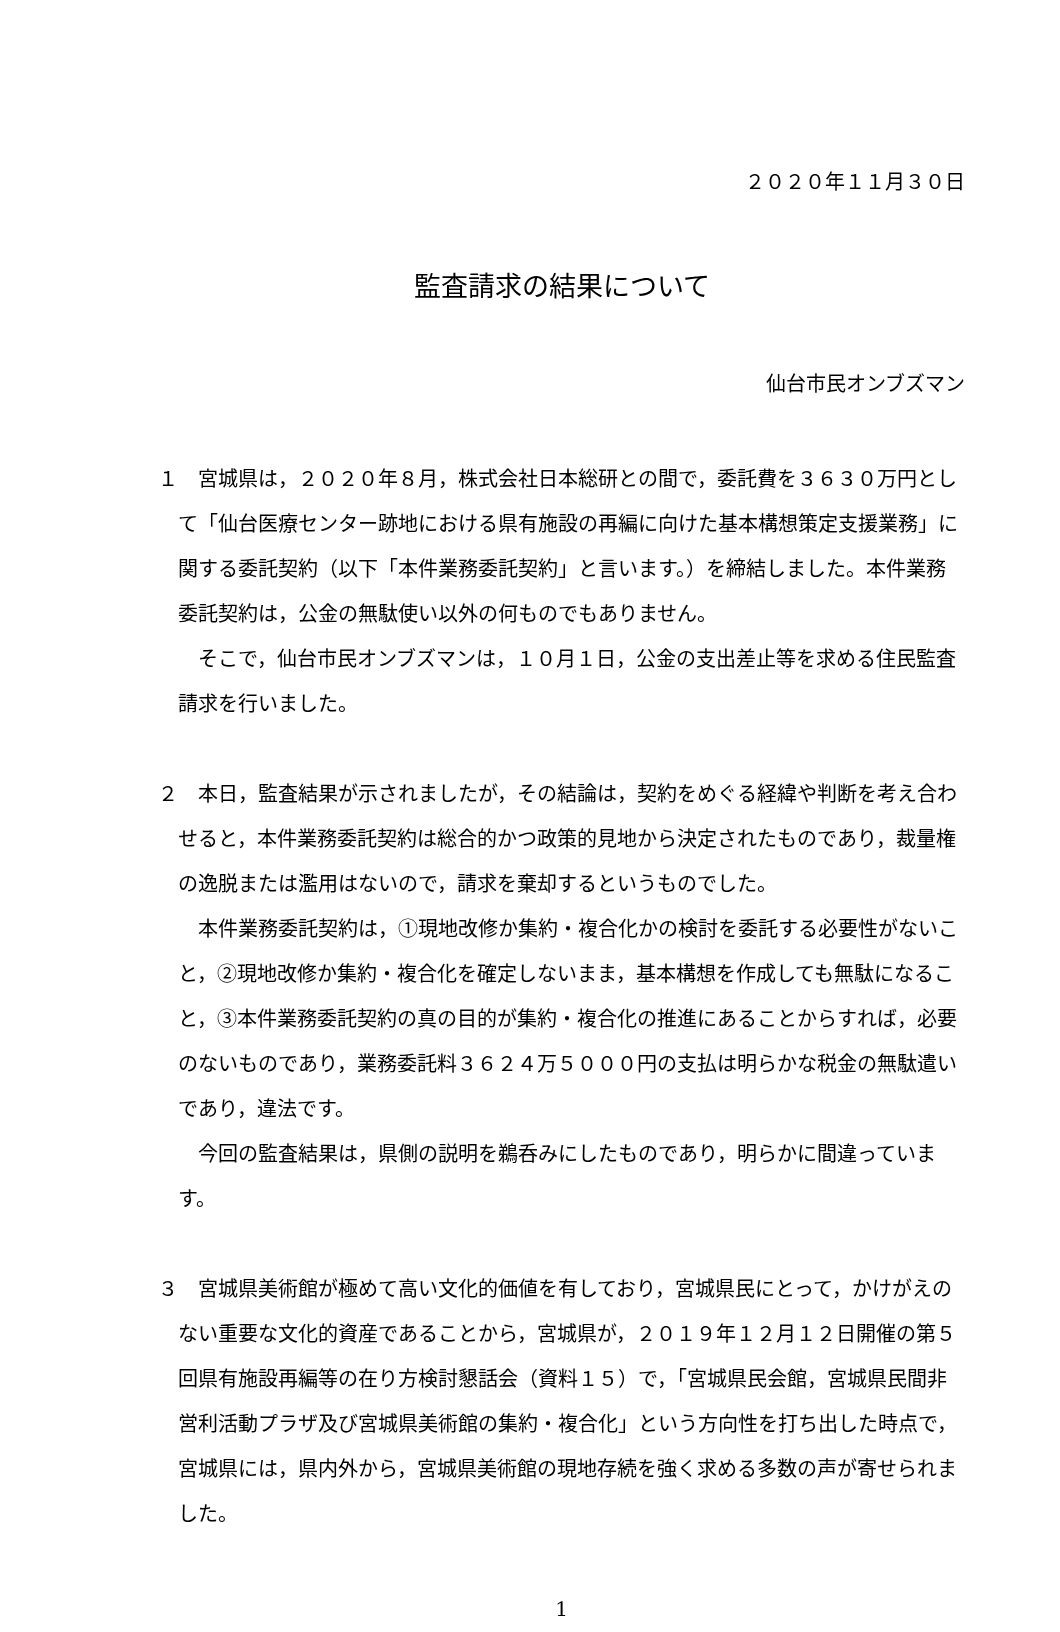２０２０年１１月３０日
監査請求の結果について
仙台市民オンブズマン
１　宮城県は，２０２０年８月，株式会社日本総研との間で，委託費を３６３０万円として「仙台医療センター跡地における県有施設の再編に向けた基本構想策定支援業務」に関する委託契約（以下「本件業務委託契約」と言います。）を締結しました。本件業務委託契約は，公金の無駄使い以外の何ものでもありません。
そこで，仙台市民オンブズマンは，１０月１日，公金の支出差止等を求める住民監査請求を行いました。
２　本日，監査結果が示されましたが，その結論は，契約をめぐる経緯や判断を考え合わせると，本件業務委託契約は総合的かつ政策的見地から決定されたものであり，裁量権の逸脱または濫用はないので，請求を棄却するというものでした。
本件業務委託契約は，①現地改修か集約・複合化かの検討を委託する必要性がないこと，②現地改修か集約・複合化を確定しないまま，基本構想を作成しても無駄になること，③本件業務委託契約の真の目的が集約・複合化の推進にあることからすれば，必要のないものであり，業務委託料３６２４万５０００円の支払は明らかな税金の無駄遣いであり，違法です。
今回の監査結果は，県側の説明を鵜呑みにしたものであり，明らかに間違っています。
３　宮城県美術館が極めて高い文化的価値を有しており，宮城県民にとって，かけがえのない重要な文化的資産であることから，宮城県が，２０１９年１２月１２日開催の第５回県有施設再編等の在り方検討懇話会（資料１５）で，「宮城県民会館，宮城県民間非営利活動プラザ及び宮城県美術館の集約・複合化」という方向性を打ち出した時点で，宮城県には，県内外から，宮城県美術館の現地存続を強く求める多数の声が寄せられました。
1